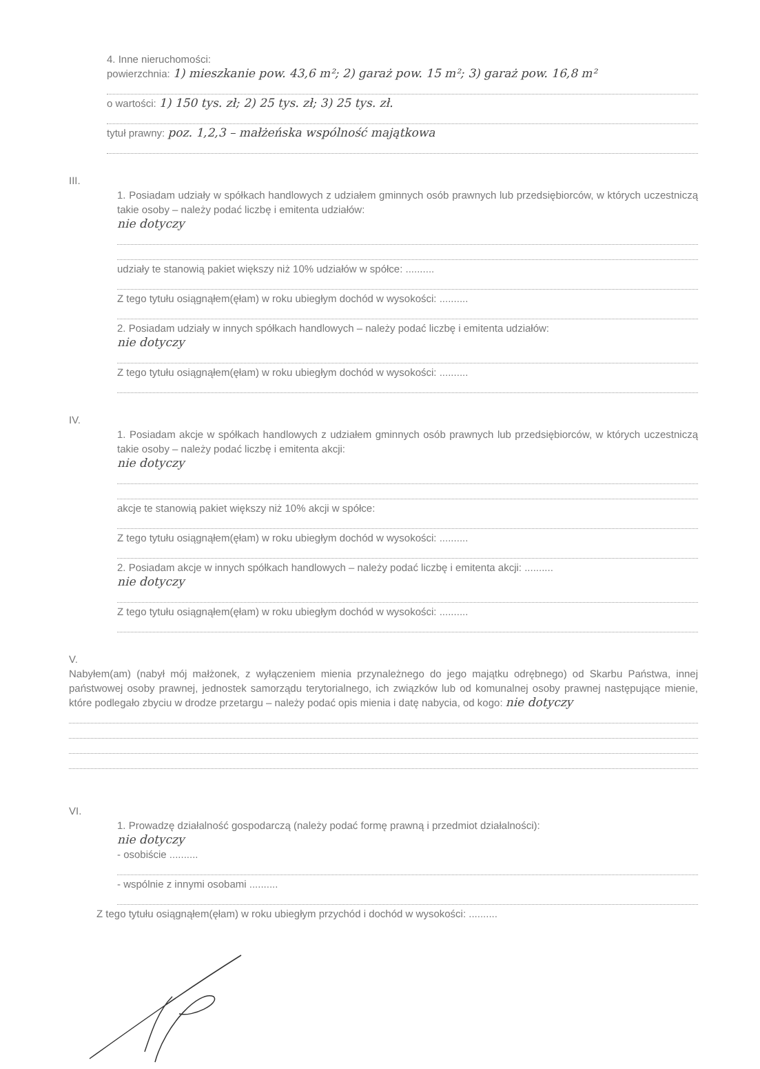4. Inne nieruchomości:
powierzchnia: 1) mieszkanie pow. 43,6 m²; 2) garaż pow. 15 m²; 3) garaż pow. 16,8 m²
o wartości: 1) 150 tys. zł; 2) 25 tys. zł; 3) 25 tys. zł.
tytuł prawny: poz. 1,2,3 – małżeńska wspólność majątkowa
III.
1. Posiadam udziały w spółkach handlowych z udziałem gminnych osób prawnych lub przedsiębiorców, w których uczestniczą takie osoby – należy podać liczbę i emitenta udziałów:
nie dotyczy
udziały te stanowią pakiet większy niż 10% udziałów w spółce: ..........
Z tego tytułu osiągnąłem(ęłam) w roku ubiegłym dochód w wysokości: ..........
2. Posiadam udziały w innych spółkach handlowych – należy podać liczbę i emitenta udziałów:
nie dotyczy
Z tego tytułu osiągnąłem(ęłam) w roku ubiegłym dochód w wysokości: ..........
IV.
1. Posiadam akcje w spółkach handlowych z udziałem gminnych osób prawnych lub przedsiębiorców, w których uczestniczą takie osoby – należy podać liczbę i emitenta akcji:
nie dotyczy
akcje te stanowią pakiet większy niż 10% akcji w spółce:
Z tego tytułu osiągnąłem(ęłam) w roku ubiegłym dochód w wysokości: ..........
2. Posiadam akcje w innych spółkach handlowych – należy podać liczbę i emitenta akcji: ..........
nie dotyczy
Z tego tytułu osiągnąłem(ęłam) w roku ubiegłym dochód w wysokości: ..........
V.
Nabyłem(am) (nabył mój małżonek, z wyłączeniem mienia przynależnego do jego majątku odrębnego) od Skarbu Państwa, innej państwowej osoby prawnej, jednostek samorządu terytorialnego, ich związków lub od komunalnej osoby prawnej następujące mienie, które podlegało zbyciu w drodze przetargu – należy podać opis mienia i datę nabycia, od kogo: nie dotyczy
VI.
1. Prowadzę działalność gospodarczą (należy podać formę prawną i przedmiot działalności):
nie dotyczy
- osobiście ..........
- wspólnie z innymi osobami ..........
Z tego tytułu osiągnąłem(ęłam) w roku ubiegłym przychód i dochód w wysokości: ..........